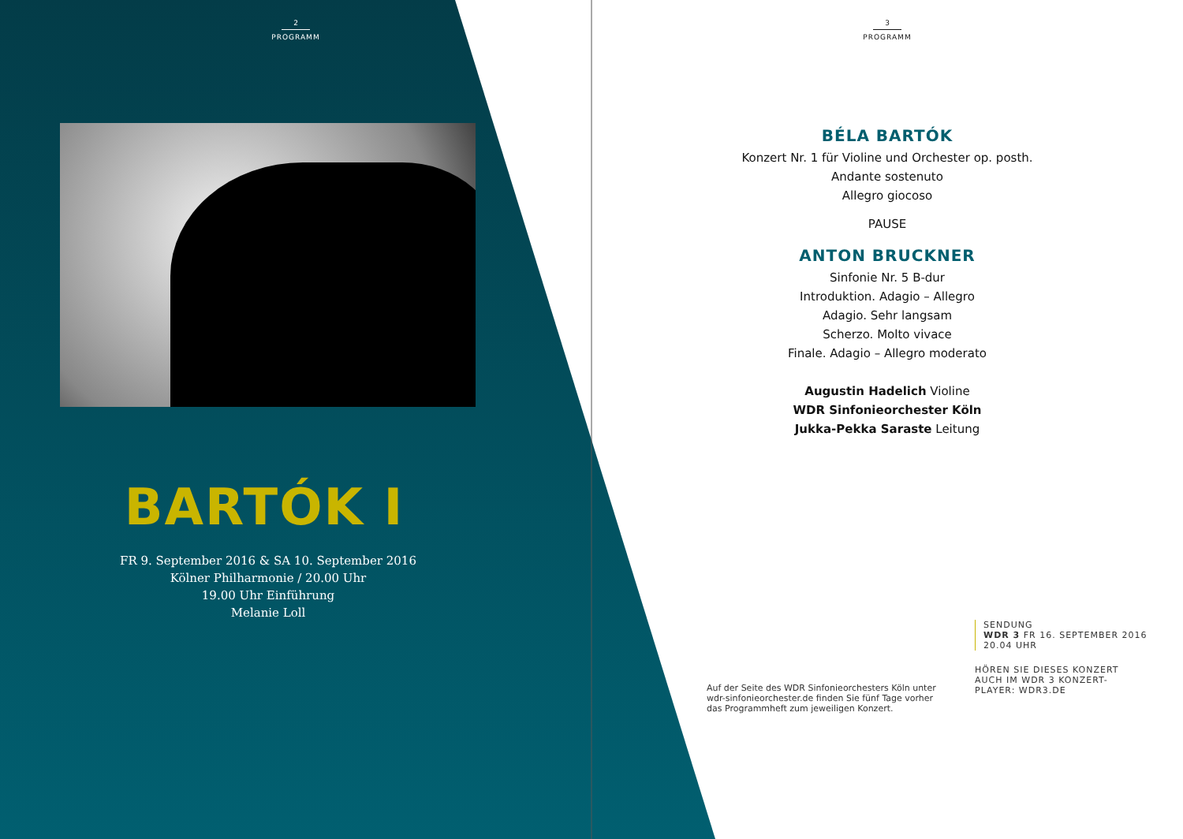2
PROGRAMM
BARTÓK I
FR 9. September 2016 & SA 10. September 2016
Kölner Philharmonie / 20.00 Uhr
19.00 Uhr Einführung
Melanie Loll
3
PROGRAMM
BÉLA BARTÓK
Konzert Nr. 1 für Violine und Orchester op. posth.
Andante sostenuto
Allegro giocoso
PAUSE
ANTON BRUCKNER
Sinfonie Nr. 5 B-dur
Introduktion. Adagio – Allegro
Adagio. Sehr langsam
Scherzo. Molto vivace
Finale. Adagio – Allegro moderato
Augustin Hadelich Violine
WDR Sinfonieorchester Köln
Jukka-Pekka Saraste Leitung
Auf der Seite des WDR Sinfonieorchesters Köln unter wdr-sinfonieorchester.de finden Sie fünf Tage vorher das Programmheft zum jeweiligen Konzert.
SENDUNG
WDR 3 FR 16. SEPTEMBER 2016
20.04 UHR
HÖREN SIE DIESES KONZERT
AUCH IM WDR 3 KONZERT-
PLAYER: WDR3.DE